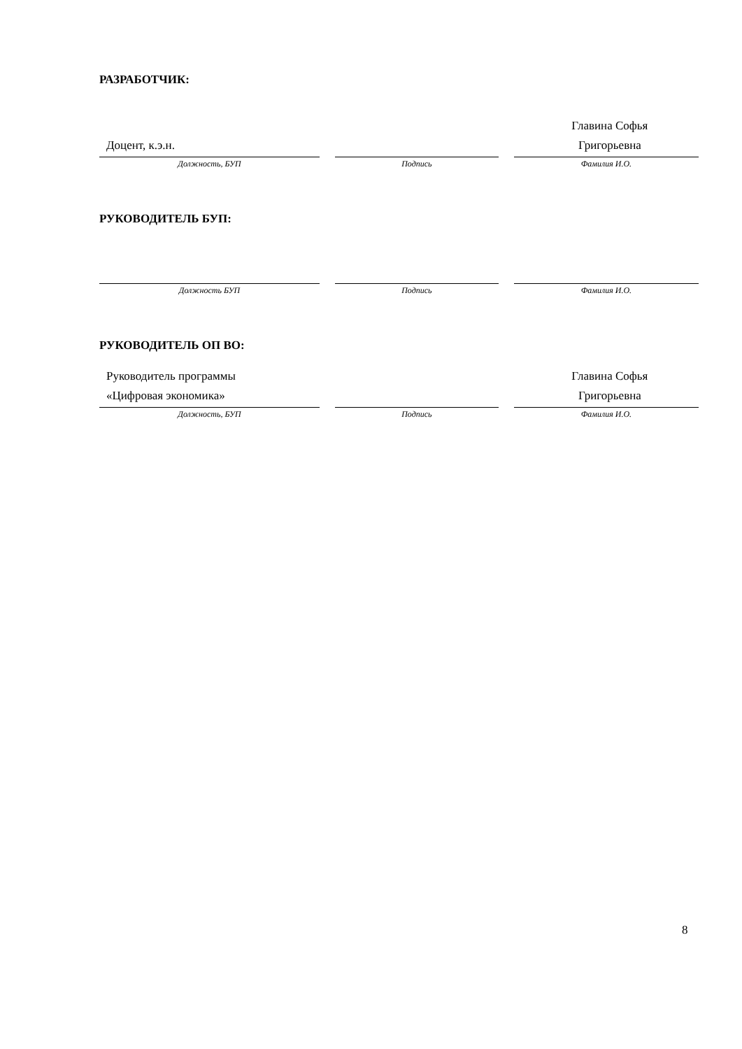РАЗРАБОТЧИК:
| Доцент, к.э.н. | | Главина Софья Григорьевна |
| Должность, БУП | Подпись | Фамилия И.О. |
РУКОВОДИТЕЛЬ БУП:
| Должность БУП | Подпись | Фамилия И.О. |
РУКОВОДИТЕЛЬ ОП ВО:
| Руководитель программы «Цифровая экономика» | | Главина Софья Григорьевна |
| Должность, БУП | Подпись | Фамилия И.О. |
8